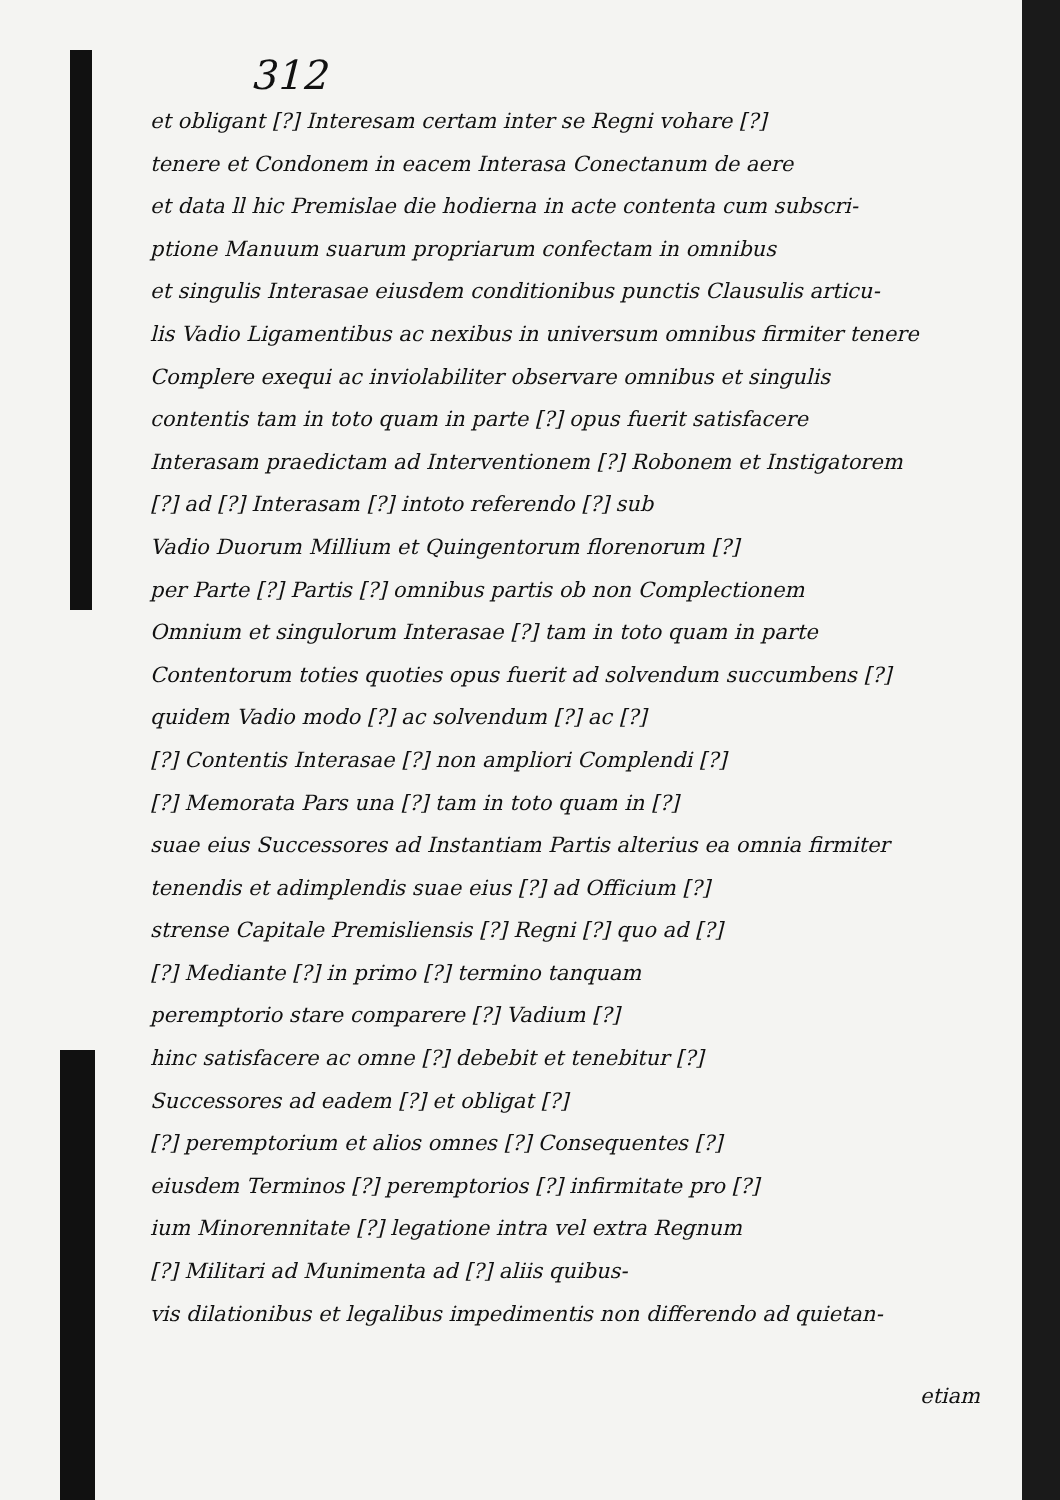312
et obligant [?] Interesam certam inter se Regni vohare [?]
tenere et Condonem in eacem Interasa Conectanum de aere
et data ll hic Premislae die hodierna in acte contenta cum subscri-
ptione Manuum suarum propriarum confectam in omnibus
et singulis Interasae eiusdem conditionibus punctis Clausulis articu-
lis Vadio Ligamentibus ac nexibus in universum omnibus firmiter tenere
Complere exequi ac inviolabiliter observare omnibus et singulis
contentis tam in toto quam in parte [?] opus fuerit satisfacere
Interasam praedictam ad Interventionem [?] Robonem et Instigatorem
[?] ad [?] Interasam [?] intoto referendo [?] sub
Vadio Duorum Millium et Quingentorum florenorum [?]
per Parte [?] Partis [?] omnibus partis ob non Complectionem
Omnium et singulorum Interasae [?] tam in toto quam in parte
Contentorum toties quoties opus fuerit ad solvendum succumbens [?]
quidem Vadio modo [?] ac solvendum [?] ac [?]
[?] Contentis Interasae [?] non ampliori Complendi [?]
[?] Memorata Pars una [?] tam in toto quam in [?]
suae eius Successores ad Instantiam Partis alterius ea omnia firmiter
tenendis et adimplendis suae eius [?] ad Officium [?]
strense Capitale Premisliensis [?] Regni [?] quo ad [?]
[?] Mediante [?] in primo [?] termino tanquam
peremptorio stare comparere [?] Vadium [?]
hinc satisfacere ac omne [?] debebit et tenebitur [?]
Successores ad eadem [?] et obligat [?]
[?] peremptorium et alios omnes [?] Consequentes [?]
eiusdem Terminos [?] peremptorios [?] infirmitate pro [?]
ium Minorennitate [?] legatione intra vel extra Regnum
[?] Militari ad Munimenta ad [?] aliis quibus-
vis dilationibus et legalibus impedimentis non differendo ad quietan-
etiam